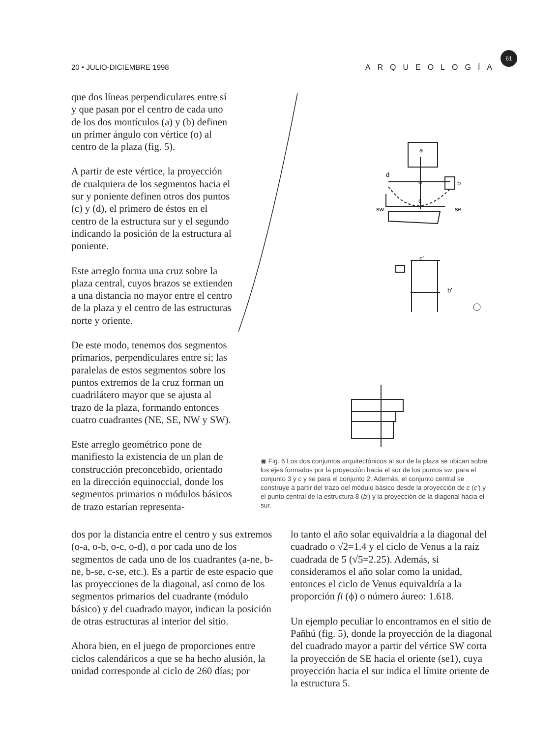20 • JULIO-DICIEMBRE 1998 ARQUEOLOGÍA
61
que dos líneas perpendiculares entre sí y que pasan por el centro de cada uno de los dos montículos (a) y (b) definen un primer ángulo con vértice (o) al centro de la plaza (fig. 5).
A partir de este vértice, la proyección de cualquiera de los segmentos hacia el sur y poniente definen otros dos puntos (c) y (d), el primero de éstos en el centro de la estructura sur y el segundo indicando la posición de la estructura al poniente.
Este arreglo forma una cruz sobre la plaza central, cuyos brazos se extienden a una distancia no mayor entre el centro de la plaza y el centro de las estructuras norte y oriente.
De este modo, tenemos dos segmentos primarios, perpendiculares entre sí; las paralelas de estos segmentos sobre los puntos extremos de la cruz forman un cuadrilátero mayor que se ajusta al trazo de la plaza, formando entonces cuatro cuadrantes (NE, SE, NW y SW).
Este arreglo geométrico pone de manifiesto la existencia de un plan de construcción preconcebido, orientado en la dirección equinoccial, donde los segmentos primarios o módulos básicos de trazo estarían representa-
a
d
o
b
c
sw
se
c'
b'
◉ Fig. 6 Los dos conjuntos arquitectónicos al sur de la plaza se ubican sobre los ejes formados por la proyección hacia el sur de los puntos sw, para el conjunto 3 y c y se para el conjunto 2. Además, el conjunto central se construye a partir del trazo del módulo básico desde la proyección de c (c') y el punto central de la estructura 8 (b') y la proyección de la diagonal hacia el sur.
dos por la distancia entre el centro y sus extremos (o-a, o-b, o-c, o-d), o por cada uno de los segmentos de cada uno de los cuadrantes (a-ne, b-ne, b-se, c-se, etc.). Es a partir de este espacio que las proyecciones de la diagonal, así como de los segmentos primarios del cuadrante (módulo básico) y del cuadrado mayor, indican la posición de otras estructuras al interior del sitio.
Ahora bien, en el juego de proporciones entre ciclos calendáricos a que se ha hecho alusión, la unidad corresponde al ciclo de 260 días; por
lo tanto el año solar equivaldría a la diagonal del cuadrado o √2=1.4 y el ciclo de Venus a la raíz cuadrada de 5 (√5=2.25). Además, si consideramos el año solar como la unidad, entonces el ciclo de Venus equivaldría a la proporción fi (ϕ) o número áureo: 1.618.
Un ejemplo peculiar lo encontramos en el sitio de Pañhú (fig. 5), donde la proyección de la diagonal del cuadrado mayor a partir del vértice SW corta la proyección de SE hacia el oriente (se1), cuya proyección hacia el sur indica el límite oriente de la estructura 5.